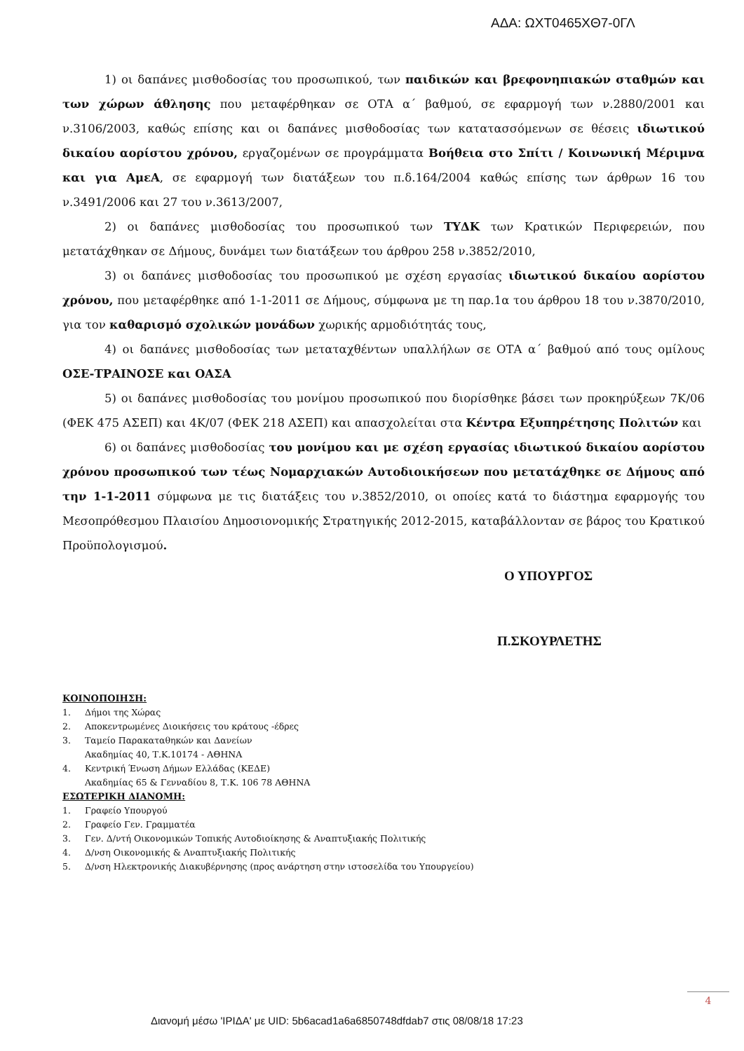ΑΔΑ: ΩΧΤ0465ΧΘ7-0ΓΛ
1) οι δαπάνες μισθοδοσίας του προσωπικού, των παιδικών και βρεφονηπιακών σταθμών και των χώρων άθλησης που μεταφέρθηκαν σε ΟΤΑ α΄ βαθμού, σε εφαρμογή των ν.2880/2001 και ν.3106/2003, καθώς επίσης και οι δαπάνες μισθοδοσίας των κατατασσόμενων σε θέσεις ιδιωτικού δικαίου αορίστου χρόνου, εργαζομένων σε προγράμματα Βοήθεια στο Σπίτι / Κοινωνική Μέριμνα και για ΑμεΑ, σε εφαρμογή των διατάξεων του π.δ.164/2004 καθώς επίσης των άρθρων 16 του ν.3491/2006 και 27 του ν.3613/2007,
2) οι δαπάνες μισθοδοσίας του προσωπικού των ΤΥΔΚ των Κρατικών Περιφερειών, που μετατάχθηκαν σε Δήμους, δυνάμει των διατάξεων του άρθρου 258 ν.3852/2010,
3) οι δαπάνες μισθοδοσίας του προσωπικού με σχέση εργασίας ιδιωτικού δικαίου αορίστου χρόνου, που μεταφέρθηκε από 1-1-2011 σε Δήμους, σύμφωνα με τη παρ.1α του άρθρου 18 του ν.3870/2010, για τον καθαρισμό σχολικών μονάδων χωρικής αρμοδιότητάς τους,
4) οι δαπάνες μισθοδοσίας των μεταταχθέντων υπαλλήλων σε ΟΤΑ α΄ βαθμού από τους ομίλους ΟΣΕ-ΤΡΑΙΝΟΣΕ και ΟΑΣΑ
5) οι δαπάνες μισθοδοσίας του μονίμου προσωπικού που διορίσθηκε βάσει των προκηρύξεων 7Κ/06 (ΦΕΚ 475 ΑΣΕΠ) και 4Κ/07 (ΦΕΚ 218 ΑΣΕΠ) και απασχολείται στα Κέντρα Εξυπηρέτησης Πολιτών και
6) οι δαπάνες μισθοδοσίας του μονίμου και με σχέση εργασίας ιδιωτικού δικαίου αορίστου χρόνου προσωπικού των τέως Νομαρχιακών Αυτοδιοικήσεων που μετατάχθηκε σε Δήμους από την 1-1-2011 σύμφωνα με τις διατάξεις του ν.3852/2010, οι οποίες κατά το διάστημα εφαρμογής του Μεσοπρόθεσμου Πλαισίου Δημοσιονομικής Στρατηγικής 2012-2015, καταβάλλονταν σε βάρος του Κρατικού Προϋπολογισμού.
Ο ΥΠΟΥΡΓΟΣ
Π.ΣΚΟΥΡΛΕΤΗΣ
ΚΟΙΝΟΠΟΙΗΣΗ:
1. Δήμοι της Χώρας
2. Αποκεντρωμένες Διοικήσεις του κράτους -έδρες
3. Ταμείο Παρακαταθηκών και Δανείων
Ακαδημίας 40, Τ.Κ.10174 - ΑΘΗΝΑ
4. Κεντρική Ένωση Δήμων Ελλάδας (ΚΕΔΕ)
Ακαδημίας 65 & Γενναδίου 8, Τ.Κ. 106 78 ΑΘΗΝΑ
ΕΣΩΤΕΡΙΚΗ ΔΙΑΝΟΜΗ:
1. Γραφείο Υπουργού
2. Γραφείο Γεν. Γραμματέα
3. Γεν. Δ/ντή Οικονομικών Τοπικής Αυτοδιοίκησης & Αναπτυξιακής Πολιτικής
4. Δ/νση Οικονομικής & Αναπτυξιακής Πολιτικής
5. Δ/νση Ηλεκτρονικής Διακυβέρνησης (προς ανάρτηση στην ιστοσελίδα του Υπουργείου)
4
Διανομή μέσω 'ΙΡΙΔΑ' με UID: 5b6acad1a6a6850748dfdab7 στις 08/08/18 17:23